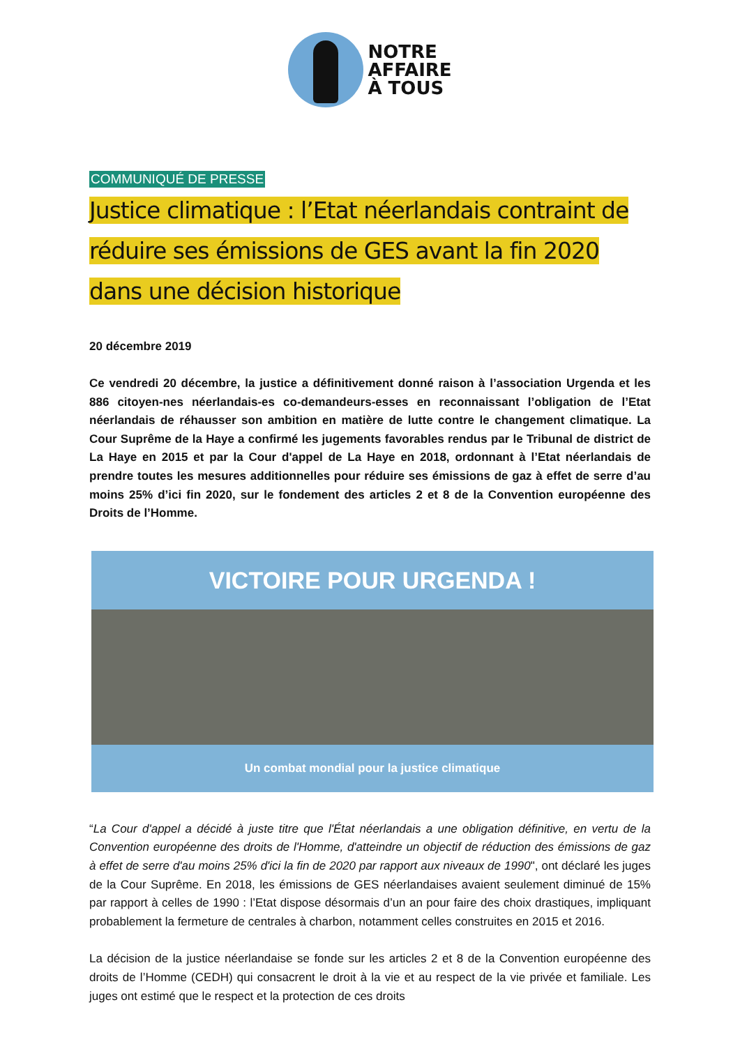NOTRE
AFFAIRE
À TOUS
COMMUNIQUÉ DE PRESSE
Justice climatique : l’Etat néerlandais contraint de réduire ses émissions de GES avant la fin 2020 dans une décision historique
20 décembre 2019
Ce vendredi 20 décembre, la justice a définitivement donné raison à l’association Urgenda et les 886 citoyen-nes néerlandais-es co-demandeurs-esses en reconnaissant l’obligation de l’Etat néerlandais de réhausser son ambition en matière de lutte contre le changement climatique. La Cour Suprême de la Haye a confirmé les jugements favorables rendus par le Tribunal de district de La Haye en 2015 et par la Cour d'appel de La Haye en 2018, ordonnant à l’Etat néerlandais de prendre toutes les mesures additionnelles pour réduire ses émissions de gaz à effet de serre d’au moins 25% d’ici fin 2020, sur le fondement des articles 2 et 8 de la Convention européenne des Droits de l’Homme.
VICTOIRE POUR URGENDA !
Un combat mondial pour la justice climatique
“La Cour d'appel a décidé à juste titre que l'État néerlandais a une obligation définitive, en vertu de la Convention européenne des droits de l'Homme, d'atteindre un objectif de réduction des émissions de gaz à effet de serre d'au moins 25% d'ici la fin de 2020 par rapport aux niveaux de 1990", ont déclaré les juges de la Cour Suprême. En 2018, les émissions de GES néerlandaises avaient seulement diminué de 15% par rapport à celles de 1990 : l’Etat dispose désormais d’un an pour faire des choix drastiques, impliquant probablement la fermeture de centrales à charbon, notamment celles construites en 2015 et 2016.
La décision de la justice néerlandaise se fonde sur les articles 2 et 8 de la Convention européenne des droits de l’Homme (CEDH) qui consacrent le droit à la vie et au respect de la vie privée et familiale. Les juges ont estimé que le respect et la protection de ces droits